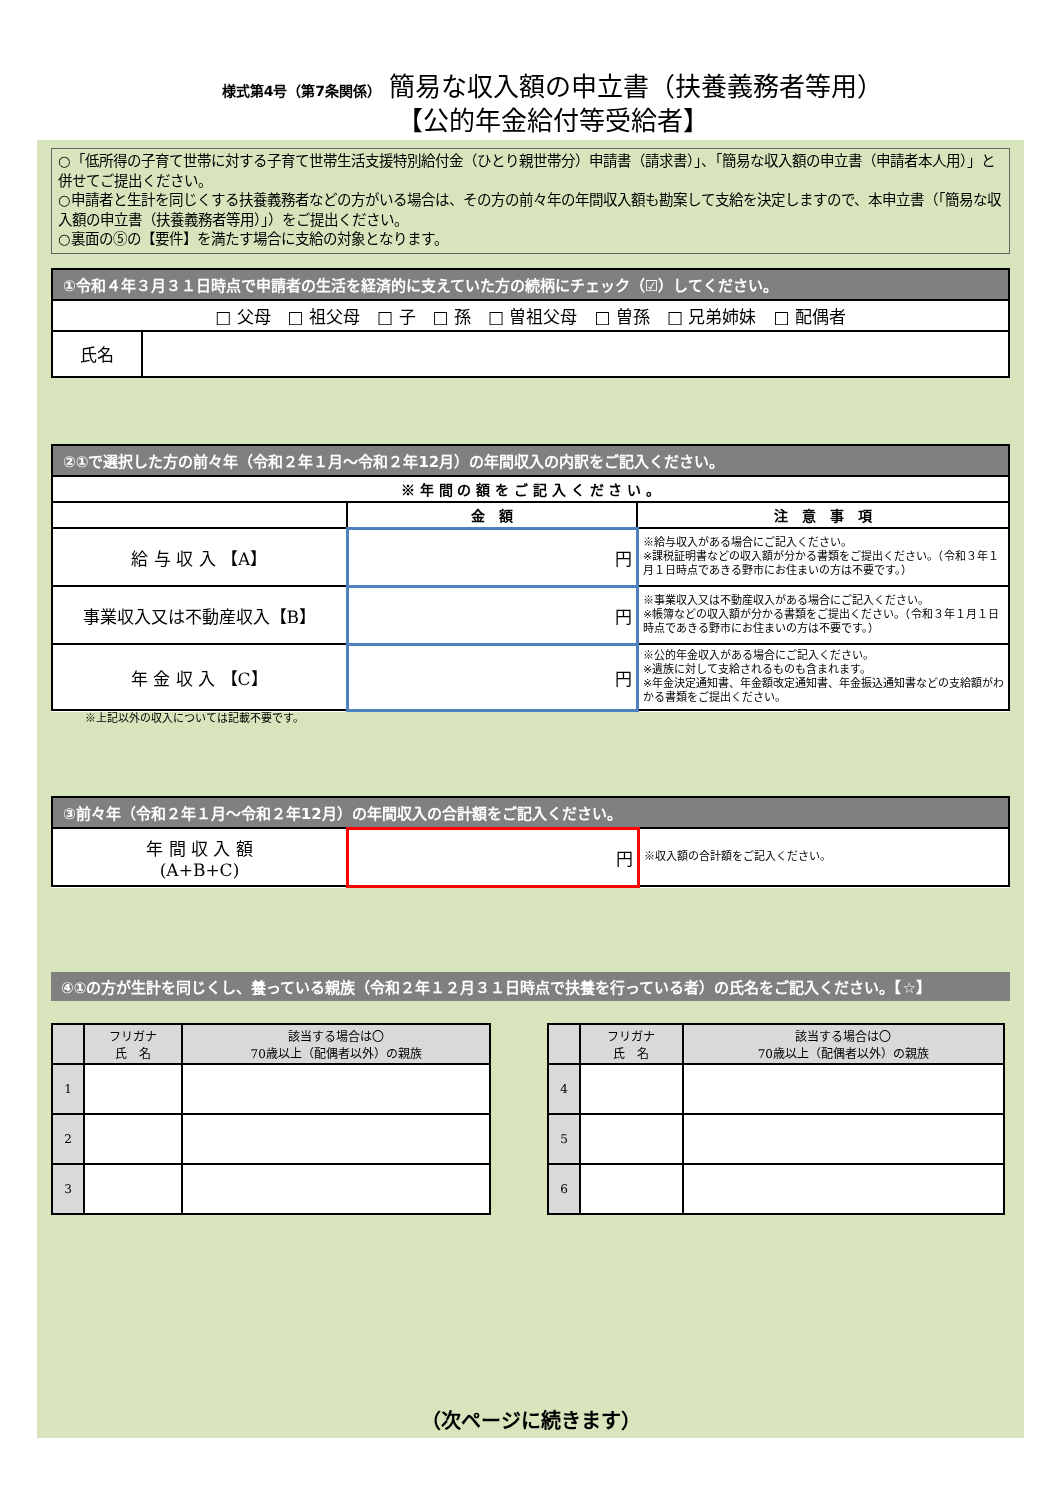様式第4号（第7条関係） 簡易な収入額の申立書（扶養義務者等用）
【公的年金給付等受給者】
○「低所得の子育て世帯に対する子育て世帯生活支援特別給付金（ひとり親世帯分）申請書（請求書）」、「簡易な収入額の申立書（申請者本人用）」と併せてご提出ください。
○申請者と生計を同じくする扶養義務者などの方がいる場合は、その方の前々年の年間収入額も勘案して支給を決定しますので、本申立書（「簡易な収入額の申立書（扶養義務者等用）」）をご提出ください。
○裏面の⑤の【要件】を満たす場合に支給の対象となります。
| ①令和４年３月３１日時点で申請者の生活を経済的に支えていた方の続柄にチェック（☑）してください。 | |
| □ 父母 □ 祖父母 □ 子 □ 孫 □ 曽祖父母 □ 曽孫 □ 兄弟姉妹 □ 配偶者 | |
| 氏名 | |
| ②①で選択した方の前々年（令和２年１月～令和２年12月）の年間収入の内訳をご記入ください。 | | |
| ※ 年 間 の 額 を ご 記 入 く だ さ い 。 | | |
| | 金 額 | 注 意 事 項 |
| 給 与 収 入 【A】 | 円 | ※給与収入がある場合にご記入ください。 ※課税証明書などの収入額が分かる書類をご提出ください。（令和３年１月１日時点であきる野市にお住まいの方は不要です。） |
| 事業収入又は不動産収入【B】 | 円 | ※事業収入又は不動産収入がある場合にご記入ください。 ※帳簿などの収入額が分かる書類をご提出ください。（令和３年１月１日時点であきる野市にお住まいの方は不要です。） |
| 年 金 収 入 【C】 | 円 | ※公的年金収入がある場合にご記入ください。 ※遺族に対して支給されるものも含まれます。 ※年金決定通知書、年金額改定通知書、年金振込通知書などの支給額がわかる書類をご提出ください。 |
※上記以外の収入については記載不要です。
| ③前々年（令和２年１月～令和２年12月）の年間収入の合計額をご記入ください。 | | |
| 年 間 収 入 額 (A+B+C) | 円 | ※収入額の合計額をご記入ください。 |
④①の方が生計を同じくし、養っている親族（令和２年１２月３１日時点で扶養を行っている者）の氏名をご記入ください。【☆】
| | フリガナ 氏 名 | 該当する場合は〇 70歳以上（配偶者以外）の親族 |
| 1 | | |
| 2 | | |
| 3 | | |
| | フリガナ 氏 名 | 該当する場合は〇 70歳以上（配偶者以外）の親族 |
| 4 | | |
| 5 | | |
| 6 | | |
（次ページに続きます）